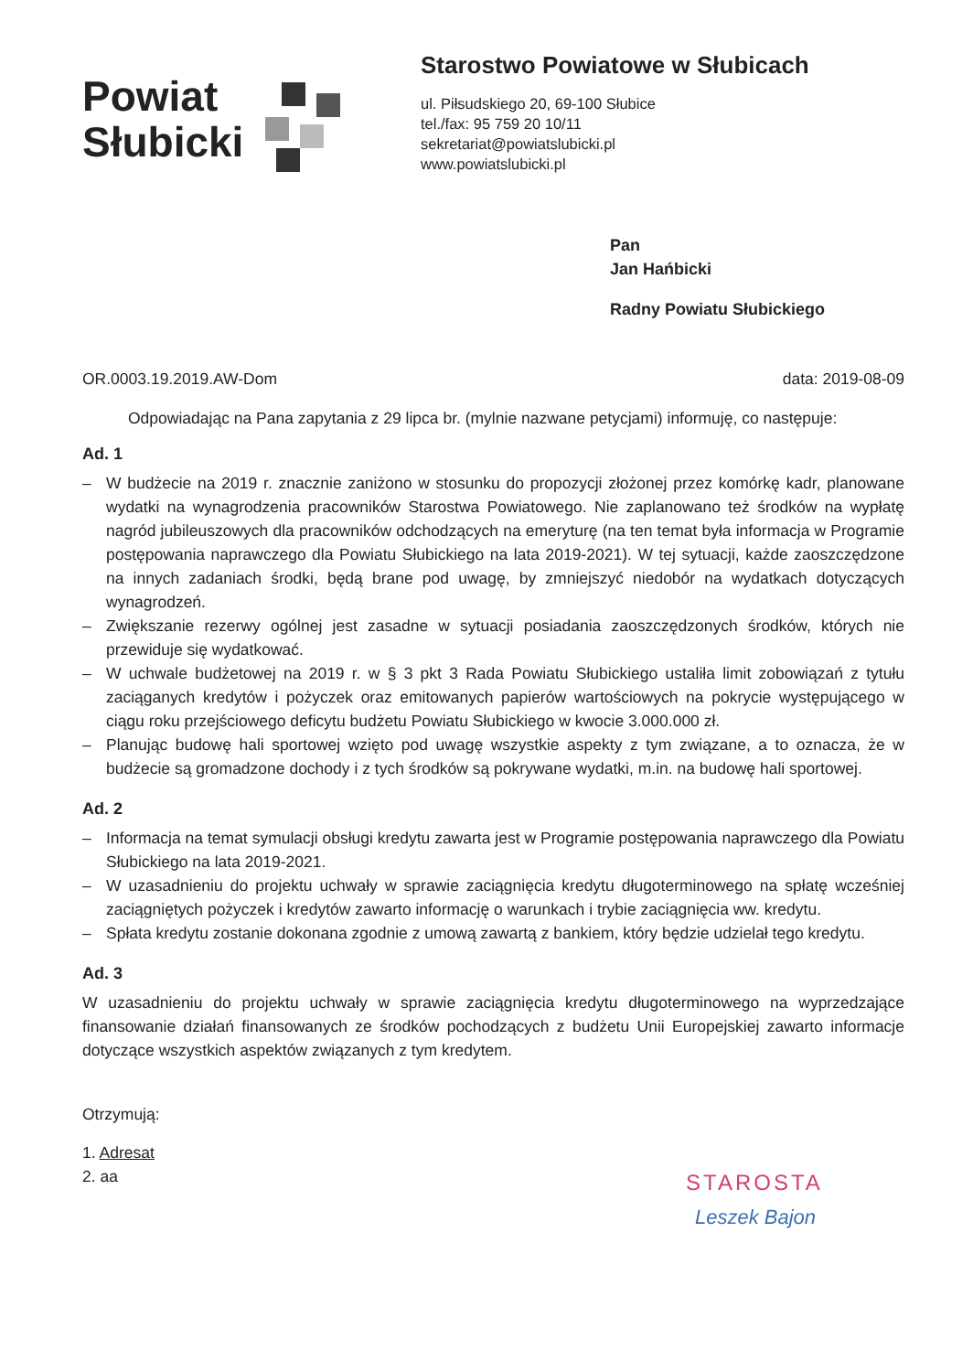Powiat
Słubicki
Starostwo Powiatowe w Słubicach
ul. Piłsudskiego 20, 69-100 Słubice
tel./fax: 95 759 20 10/11
sekretariat@powiatslubicki.pl
www.powiatslubicki.pl
Pan
Jan Hańbicki
Radny Powiatu Słubickiego
OR.0003.19.2019.AW-Dom data: 2019-08-09
Odpowiadając na Pana zapytania z 29 lipca br. (mylnie nazwane petycjami) informuję, co następuje:
Ad. 1
– W budżecie na 2019 r. znacznie zaniżono w stosunku do propozycji złożonej przez komórkę kadr, planowane wydatki na wynagrodzenia pracowników Starostwa Powiatowego. Nie zaplanowano też środków na wypłatę nagród jubileuszowych dla pracowników odchodzących na emeryturę (na ten temat była informacja w Programie postępowania naprawczego dla Powiatu Słubickiego na lata 2019-2021). W tej sytuacji, każde zaoszczędzone na innych zadaniach środki, będą brane pod uwagę, by zmniejszyć niedobór na wydatkach dotyczących wynagrodzeń.
– Zwiększanie rezerwy ogólnej jest zasadne w sytuacji posiadania zaoszczędzonych środków, których nie przewiduje się wydatkować.
– W uchwale budżetowej na 2019 r. w § 3 pkt 3 Rada Powiatu Słubickiego ustaliła limit zobowiązań z tytułu zaciąganych kredytów i pożyczek oraz emitowanych papierów wartościowych na pokrycie występującego w ciągu roku przejściowego deficytu budżetu Powiatu Słubickiego w kwocie 3.000.000 zł.
– Planując budowę hali sportowej wzięto pod uwagę wszystkie aspekty z tym związane, a to oznacza, że w budżecie są gromadzone dochody i z tych środków są pokrywane wydatki, m.in. na budowę hali sportowej.
Ad. 2
– Informacja na temat symulacji obsługi kredytu zawarta jest w Programie postępowania naprawczego dla Powiatu Słubickiego na lata 2019-2021.
– W uzasadnieniu do projektu uchwały w sprawie zaciągnięcia kredytu długoterminowego na spłatę wcześniej zaciągniętych pożyczek i kredytów zawarto informację o warunkach i trybie zaciągnięcia ww. kredytu.
– Spłata kredytu zostanie dokonana zgodnie z umową zawartą z bankiem, który będzie udzielał tego kredytu.
Ad. 3
W uzasadnieniu do projektu uchwały w sprawie zaciągnięcia kredytu długoterminowego na wyprzedzające finansowanie działań finansowanych ze środków pochodzących z budżetu Unii Europejskiej zawarto informacje dotyczące wszystkich aspektów związanych z tym kredytem.
Otrzymują:
1. Adresat
2. aa
STAROSTA
Leszek Bajon